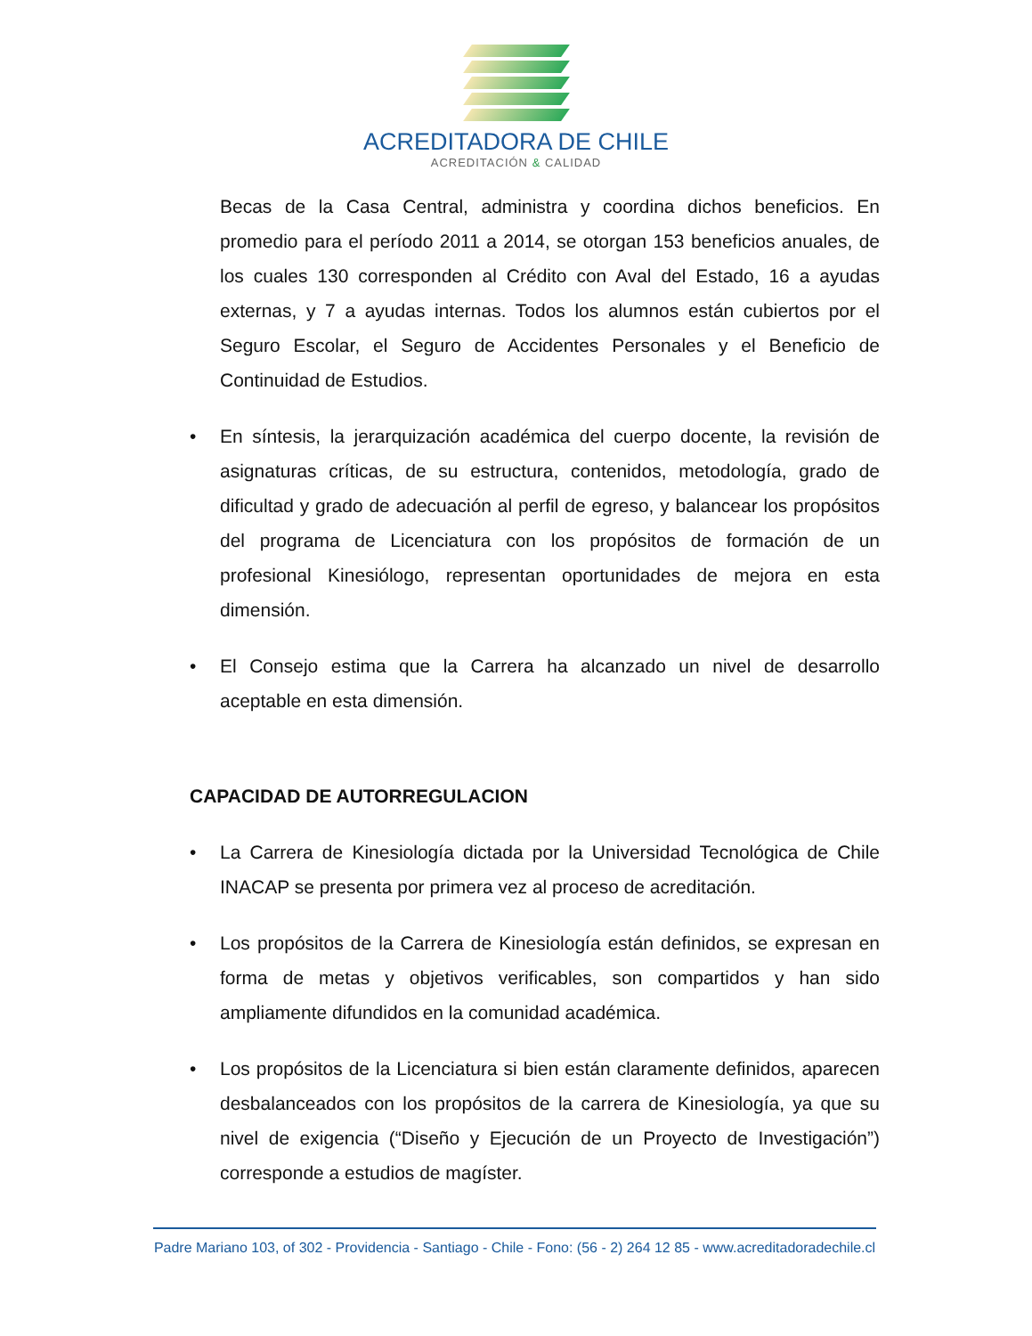ACREDITADORA DE CHILE
ACREDITACIÓN & CALIDAD
Becas de la Casa Central, administra y coordina dichos beneficios. En promedio para el período 2011 a 2014, se otorgan 153 beneficios anuales, de los cuales 130 corresponden al Crédito con Aval del Estado, 16 a ayudas externas, y 7 a ayudas internas. Todos los alumnos están cubiertos por el Seguro Escolar, el Seguro de Accidentes Personales y el Beneficio de Continuidad de Estudios.
• En síntesis, la jerarquización académica del cuerpo docente, la revisión de asignaturas críticas, de su estructura, contenidos, metodología, grado de dificultad y grado de adecuación al perfil de egreso, y balancear los propósitos del programa de Licenciatura con los propósitos de formación de un profesional Kinesiólogo, representan oportunidades de mejora en esta dimensión.
• El Consejo estima que la Carrera ha alcanzado un nivel de desarrollo aceptable en esta dimensión.
CAPACIDAD DE AUTORREGULACION
• La Carrera de Kinesiología dictada por la Universidad Tecnológica de Chile INACAP se presenta por primera vez al proceso de acreditación.
• Los propósitos de la Carrera de Kinesiología están definidos, se expresan en forma de metas y objetivos verificables, son compartidos y han sido ampliamente difundidos en la comunidad académica.
• Los propósitos de la Licenciatura si bien están claramente definidos, aparecen desbalanceados con los propósitos de la carrera de Kinesiología, ya que su nivel de exigencia (“Diseño y Ejecución de un Proyecto de Investigación”) corresponde a estudios de magíster.
Padre Mariano 103, of 302 - Providencia - Santiago - Chile - Fono: (56 - 2) 264 12 85 - www.acreditadoradechile.cl